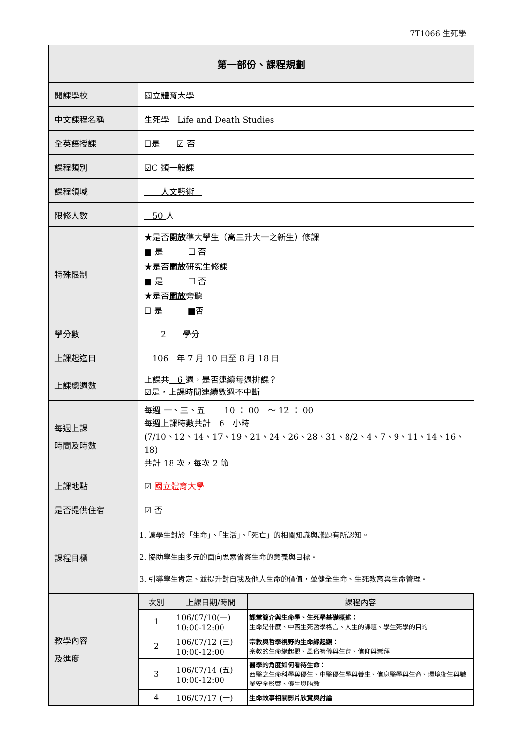7T1066 生死學
| 第一部份、課程規劃 | |
| --- | --- |
| 開課學校 | 國立體育大學 |
| 中文課程名稱 | 生死學 Life and Death Studies |
| 全英語授課 | ☐是 ☑ 否 |
| 課程類別 | ☑C 類一般課 |
| 課程領域 | 人文藝術 |
| 限修人數 | 50 人 |
| 特殊限制 | ★是否 開放 準大學生（高三升大一之新生）修課 ■ 是 ☐ 否 ★是否 開放 研究生修課 ■ 是 ☐ 否 ★是否 開放 旁聽 ☐ 是 ■否 |
| 學分數 | 2 學分 |
| 上課起迄日 | 106 年 7 月 10 日至 8 月 18 日 |
| 上課總週數 | 上課共 6 週，是否連續每週排課？ ☑是，上課時間連續數週不中斷 |
| 每週上課 時間及時數 | 每週 一、三、五 10 ： 00 ～ 12 ： 00 每週上課時數共計 6 小時 (7/10、12、14、17、19、21、24、26、28、31、8/2、4、7、9、11、14、16、18) 共計 18 次，每次 2 節 |
| 上課地點 | ☑ 國立體育大學 |
| 是否提供住宿 | ☑ 否 |
| 課程目標 | 1. 讓學生對於「生命」、「生活」、「死亡」的相關知識與議題有所認知。 2. 協助學生由多元的面向思索省察生命的意義與目標。 3. 引導學生肯定、並提升對自我及他人生命的價值，並健全生命、生死教育與生命管理。 |
| 教學內容 及進度 | / 次別 / 上課日期/時間 / 課程內容 / / --- / --- / --- / / 1 / 106/07/10(一) 10:00-12:00 / 課堂簡介與生命學、生死學基礎概述： 生命是什麼、中西生死哲學格言、人生的課題、學生死學的目的 / / 2 / 106/07/12 (三) 10:00-12:00 / 宗教與哲學視野的生命緣起觀： 宗教的生命緣起觀、風俗禮儀與生育、信仰與崇拜 / / 3 / 106/07/14 (五) 10:00-12:00 / 醫學的角度如何看待生命： 西醫之生命科學與優生、中醫優生學與養生、信息醫學與生命、環境衛生與職業安全影響、優生與胎教 / / 4 / 106/07/17 (一) / 生命故事相關影片欣賞與討論 / |